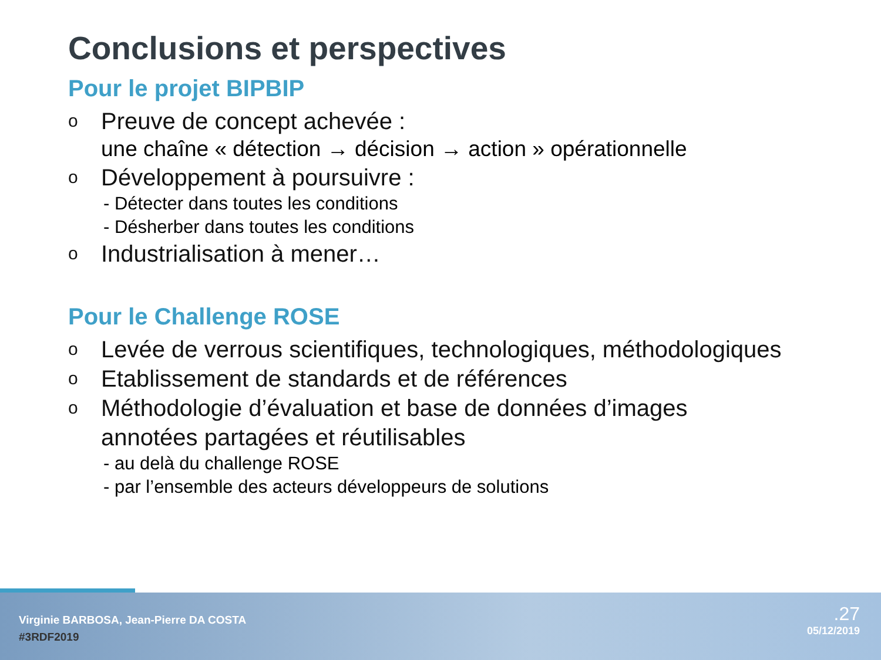Conclusions et perspectives
Pour le projet BIPBIP
o Preuve de concept achevée :
une chaîne « détection → décision → action » opérationnelle
o Développement à poursuivre :
- Détecter dans toutes les conditions
- Désherber dans toutes les conditions
o Industrialisation à mener…
Pour le Challenge ROSE
o Levée de verrous scientifiques, technologiques, méthodologiques
o Etablissement de standards et de références
o Méthodologie d’évaluation et base de données d’images
annotées partagées et réutilisables
- au delà du challenge ROSE
- par l’ensemble des acteurs développeurs de solutions
Virginie BARBOSA, Jean-Pierre DA COSTA
#3RDF2019
.27
05/12/2019